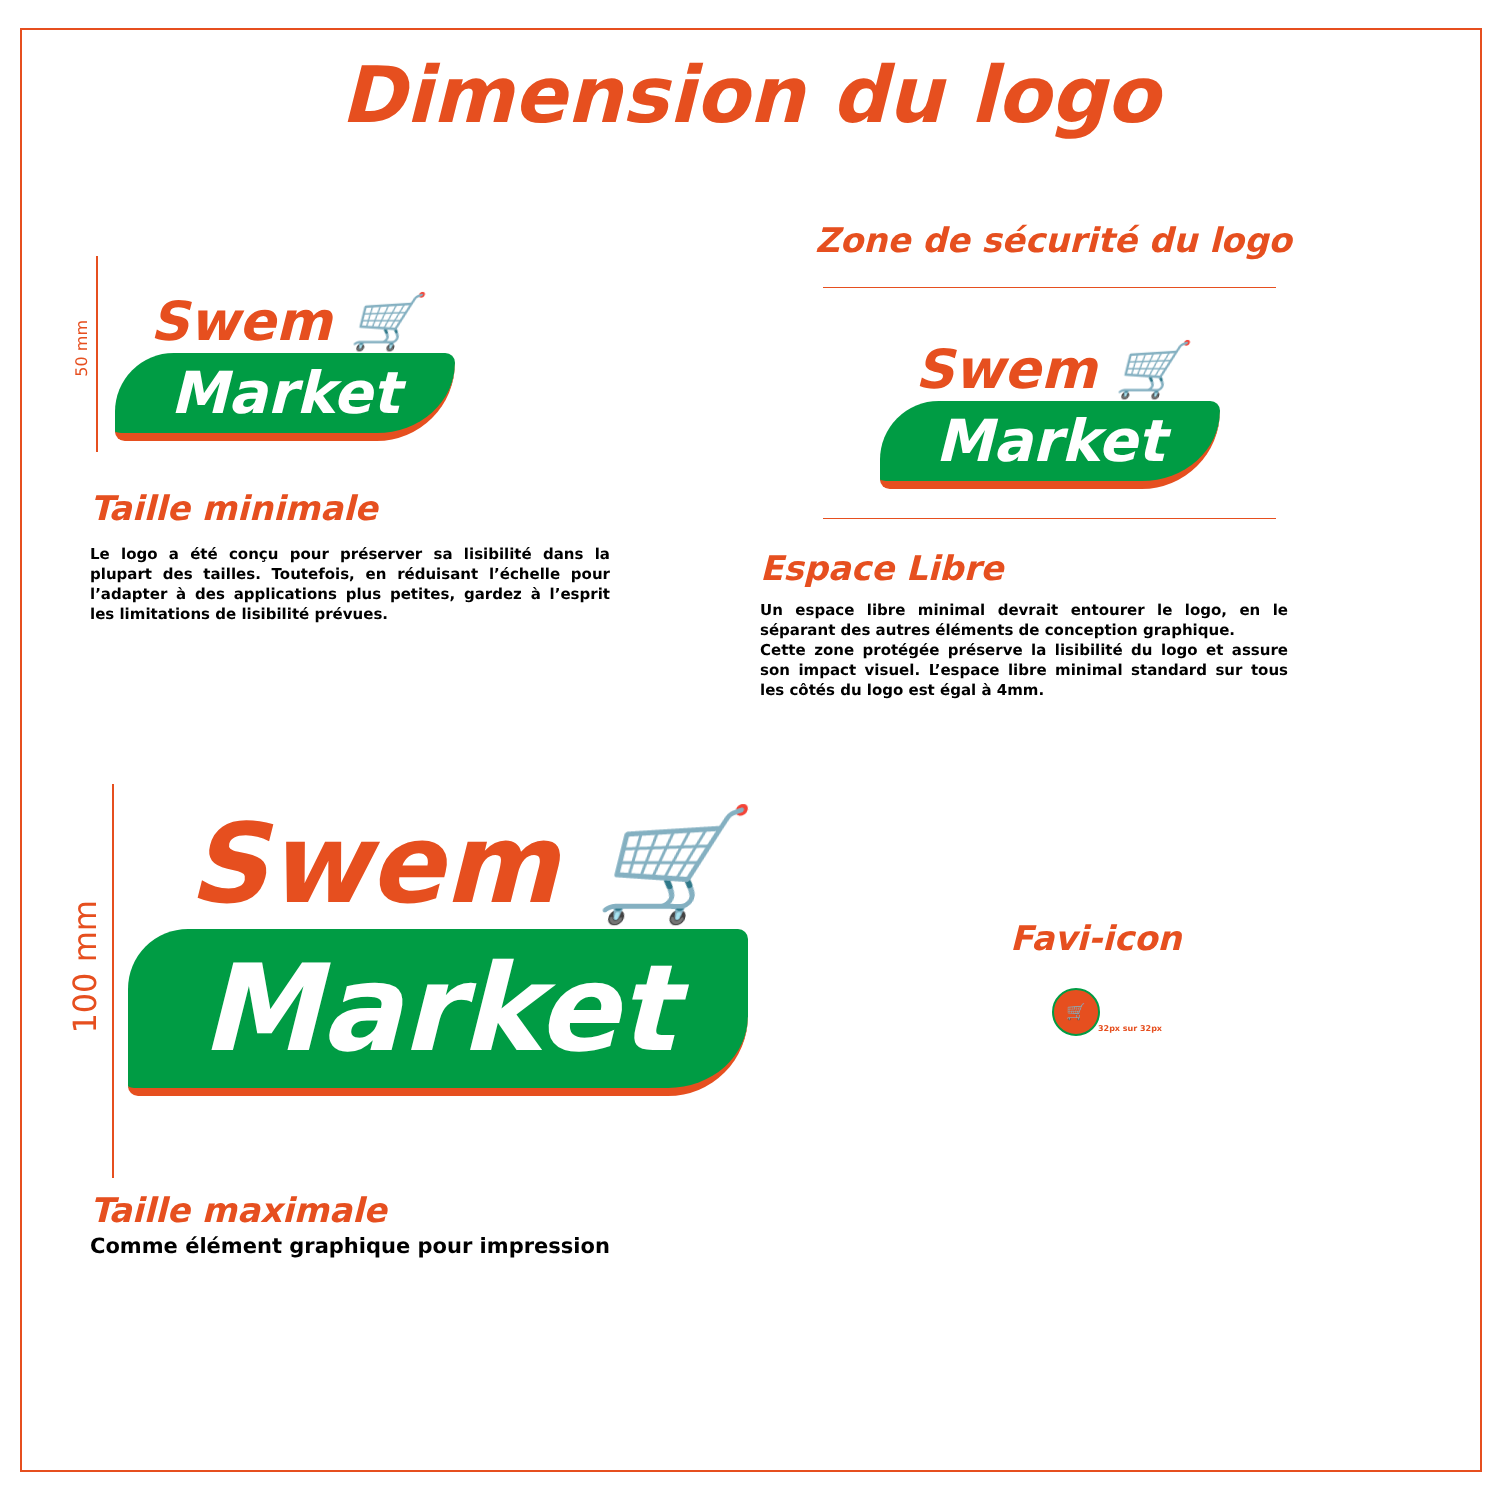Dimension du logo
50 mm
Swem 🛒
Market
Taille minimale
Le logo a été conçu pour préserver sa lisibilité dans la plupart des tailles. Toutefois, en réduisant l’échelle pour l’adapter à des applications plus petites, gardez à l’esprit les limitations de lisibilité prévues.
Zone de sécurité du logo
Swem 🛒
Market
Espace Libre
Un espace libre minimal devrait entourer le logo, en le séparant des autres éléments de conception graphique.
Cette zone protégée préserve la lisibilité du logo et assure son impact visuel. L’espace libre minimal standard sur tous les côtés du logo est égal à 4mm.
100 mm
Swem 🛒
Market
Taille maximale
Comme élément graphique pour impression
Favi-icon
🛒
32px sur 32px